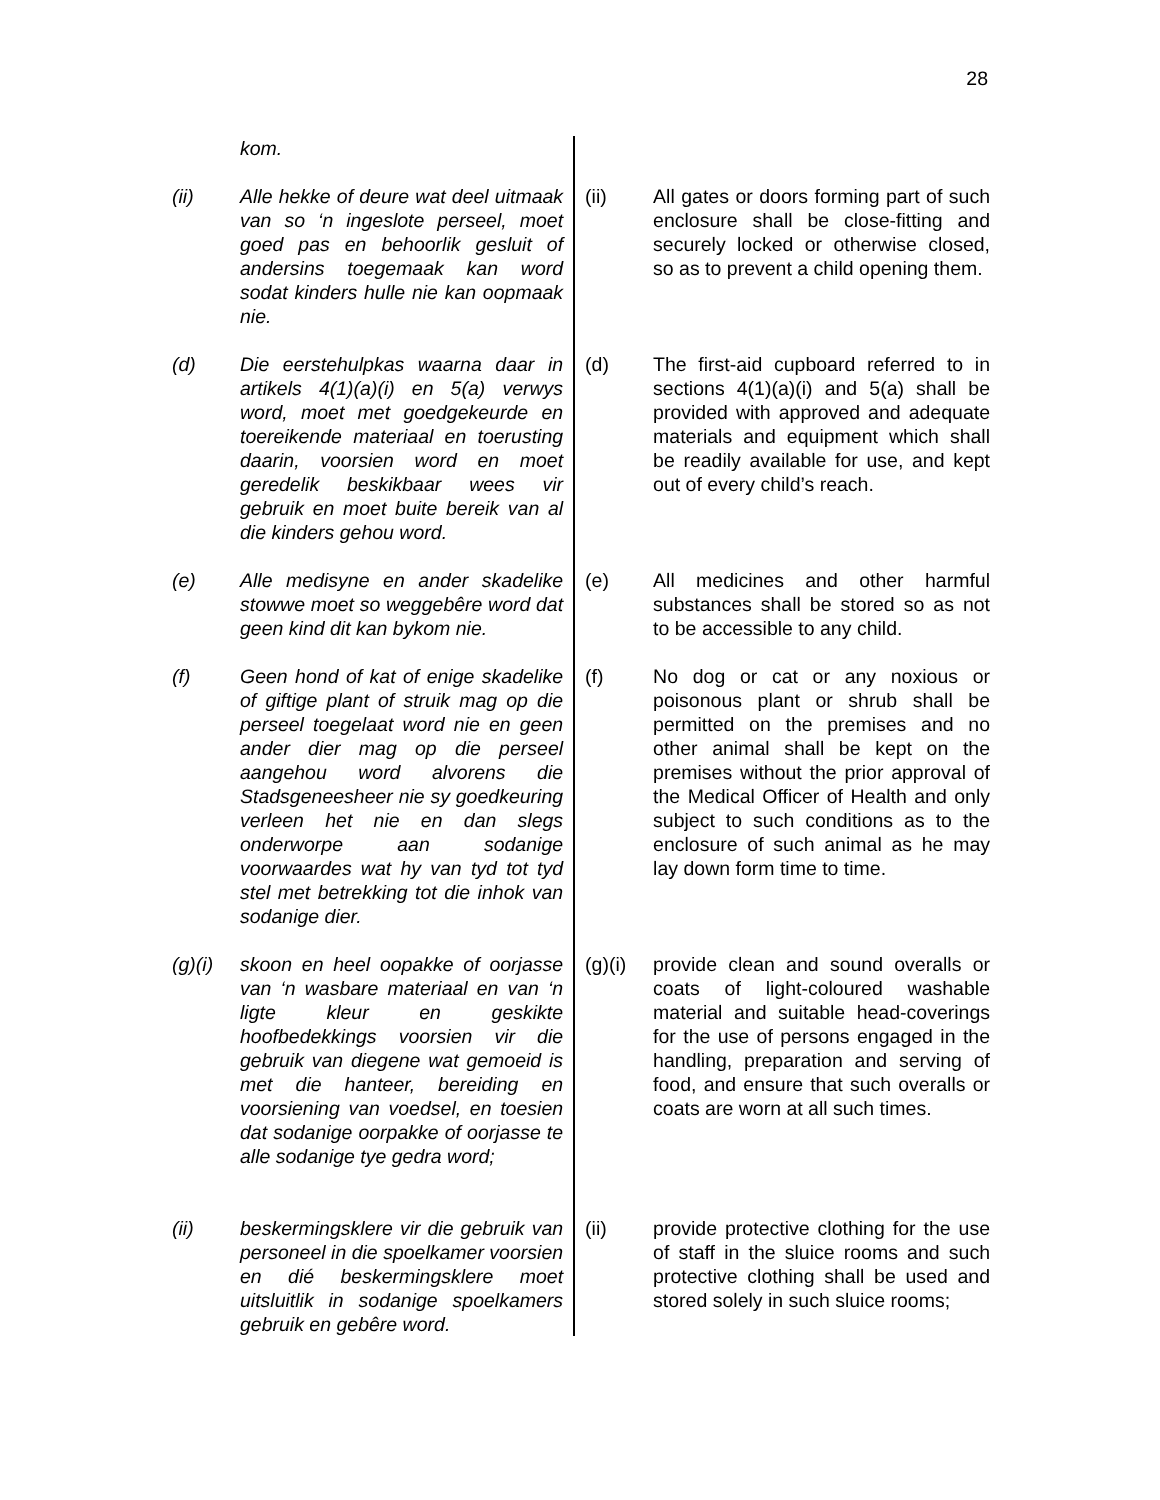28
kom.
(ii) Alle hekke of deure wat deel uitmaak van so ‘n ingeslote perseel, moet goed pas en behoorlik gesluit of andersins toegemaak kan word sodat kinders hulle nie kan oopmaak nie.
(d) Die eerstehulpkas waarna daar in artikels 4(1)(a)(i) en 5(a) verwys word, moet met goedgekeurde en toereikende materiaal en toerusting daarin, voorsien word en moet geredelik beskikbaar wees vir gebruik en moet buite bereik van al die kinders gehou word.
(e) Alle medisyne en ander skadelike stowwe moet so weggebêre word dat geen kind dit kan bykom nie.
(f) Geen hond of kat of enige skadelike of giftige plant of struik mag op die perseel toegelaat word nie en geen ander dier mag op die perseel aangehou word alvorens die Stadsgeneesheer nie sy goedkeuring verleen het nie en dan slegs onderworpe aan sodanige voorwaardes wat hy van tyd tot tyd stel met betrekking tot die inhok van sodanige dier.
(g)(i) skoon en heel oopakke of oorjasse van ‘n wasbare materiaal en van ‘n ligte kleur en geskikte hoofbedekkings voorsien vir die gebruik van diegene wat gemoeid is met die hanteer, bereiding en voorsiening van voedsel, en toesien dat sodanige oorpakke of oorjasse te alle sodanige tye gedra word;
(ii) beskermingsklere vir die gebruik van personeel in die spoelkamer voorsien en dié beskermingsklere moet uitsluitlik in sodanige spoelkamers gebruik en gebêre word.
(ii) All gates or doors forming part of such enclosure shall be close-fitting and securely locked or otherwise closed, so as to prevent a child opening them.
(d) The first-aid cupboard referred to in sections 4(1)(a)(i) and 5(a) shall be provided with approved and adequate materials and equipment which shall be readily available for use, and kept out of every child’s reach.
(e) All medicines and other harmful substances shall be stored so as not to be accessible to any child.
(f) No dog or cat or any noxious or poisonous plant or shrub shall be permitted on the premises and no other animal shall be kept on the premises without the prior approval of the Medical Officer of Health and only subject to such conditions as to the enclosure of such animal as he may lay down form time to time.
(g)(i) provide clean and sound overalls or coats of light-coloured washable material and suitable head-coverings for the use of persons engaged in the handling, preparation and serving of food, and ensure that such overalls or coats are worn at all such times.
(ii) provide protective clothing for the use of staff in the sluice rooms and such protective clothing shall be used and stored solely in such sluice rooms;